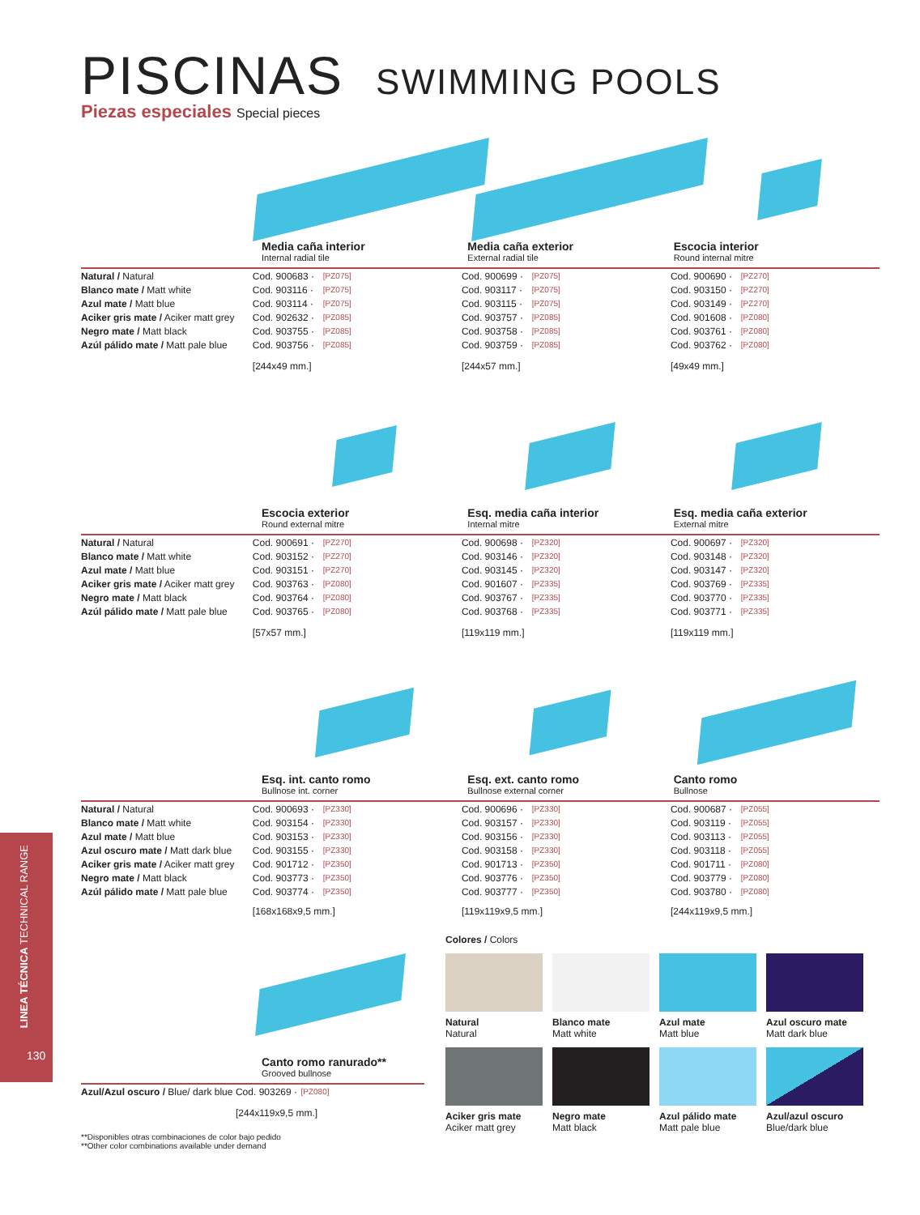PISCINAS SWIMMING POOLS
Piezas especiales Special pieces
Media caña interior
Internal radial tile
Media caña exterior
External radial tile
Escocia interior
Round internal mitre
| Natural / Natural | Cod. 900683 · | [PZ075] | Cod. 900699 · | [PZ075] | Cod. 900690 · | [PZ270] |
| Blanco mate / Matt white | Cod. 903116 · | [PZ075] | Cod. 903117 · | [PZ075] | Cod. 903150 · | [PZ270] |
| Azul mate / Matt blue | Cod. 903114 · | [PZ075] | Cod. 903115 · | [PZ075] | Cod. 903149 · | [PZ270] |
| Aciker gris mate / Aciker matt grey | Cod. 902632 · | [PZ085] | Cod. 903757 · | [PZ085] | Cod. 901608 · | [PZ080] |
| Negro mate / Matt black | Cod. 903755 · | [PZ085] | Cod. 903758 · | [PZ085] | Cod. 903761 · | [PZ080] |
| Azúl pálido mate / Matt pale blue | Cod. 903756 · | [PZ085] | Cod. 903759 · | [PZ085] | Cod. 903762 · | [PZ080] |
| | [244x49 mm.] | | [244x57 mm.] | | [49x49 mm.] | |
Escocia exterior
Round external mitre
Esq. media caña interior
Internal mitre
Esq. media caña exterior
External mitre
| Natural / Natural | Cod. 900691 · | [PZ270] | Cod. 900698 · | [PZ320] | Cod. 900697 · | [PZ320] |
| Blanco mate / Matt white | Cod. 903152 · | [PZ270] | Cod. 903146 · | [PZ320] | Cod. 903148 · | [PZ320] |
| Azul mate / Matt blue | Cod. 903151 · | [PZ270] | Cod. 903145 · | [PZ320] | Cod. 903147 · | [PZ320] |
| Aciker gris mate / Aciker matt grey | Cod. 903763 · | [PZ080] | Cod. 901607 · | [PZ335] | Cod. 903769 · | [PZ335] |
| Negro mate / Matt black | Cod. 903764 · | [PZ080] | Cod. 903767 · | [PZ335] | Cod. 903770 · | [PZ335] |
| Azúl pálido mate / Matt pale blue | Cod. 903765 · | [PZ080] | Cod. 903768 · | [PZ335] | Cod. 903771 · | [PZ335] |
| | [57x57 mm.] | | [119x119 mm.] | | [119x119 mm.] | |
Esq. int. canto romo
Bullnose int. corner
Esq. ext. canto romo
Bullnose external corner
Canto romo
Bullnose
| Natural / Natural | Cod. 900693 · | [PZ330] | Cod. 900696 · | [PZ330] | Cod. 900687 · | [PZ055] |
| Blanco mate / Matt white | Cod. 903154 · | [PZ330] | Cod. 903157 · | [PZ330] | Cod. 903119 · | [PZ055] |
| Azul mate / Matt blue | Cod. 903153 · | [PZ330] | Cod. 903156 · | [PZ330] | Cod. 903113 · | [PZ055] |
| Azul oscuro mate / Matt dark blue | Cod. 903155 · | [PZ330] | Cod. 903158 · | [PZ330] | Cod. 903118 · | [PZ055] |
| Aciker gris mate / Aciker matt grey | Cod. 901712 · | [PZ350] | Cod. 901713 · | [PZ350] | Cod. 901711 · | [PZ080] |
| Negro mate / Matt black | Cod. 903773 · | [PZ350] | Cod. 903776 · | [PZ350] | Cod. 903779 · | [PZ080] |
| Azúl pálido mate / Matt pale blue | Cod. 903774 · | [PZ350] | Cod. 903777 · | [PZ350] | Cod. 903780 · | [PZ080] |
| | [168x168x9,5 mm.] | | [119x119x9,5 mm.] | | [244x119x9,5 mm.] | |
Canto romo ranurado**
Grooved bullnose
| Azul/Azul oscuro / Blue/ dark blue | Cod. 903269 · | [PZ080] |
| | [244x119x9,5 mm.] | |
**Disponibles otras combinaciones de color bajo pedido
**Other color combinations available under demand
Colores / Colors
Natural
Natural
Blanco mate
Matt white
Azul mate
Matt blue
Azul oscuro mate
Matt dark blue
Aciker gris mate
Aciker matt grey
Negro mate
Matt black
Azul pálido mate
Matt pale blue
Azul/azul oscuro
Blue/dark blue
LINEA TÉCNICA TECHNICAL RANGE
130